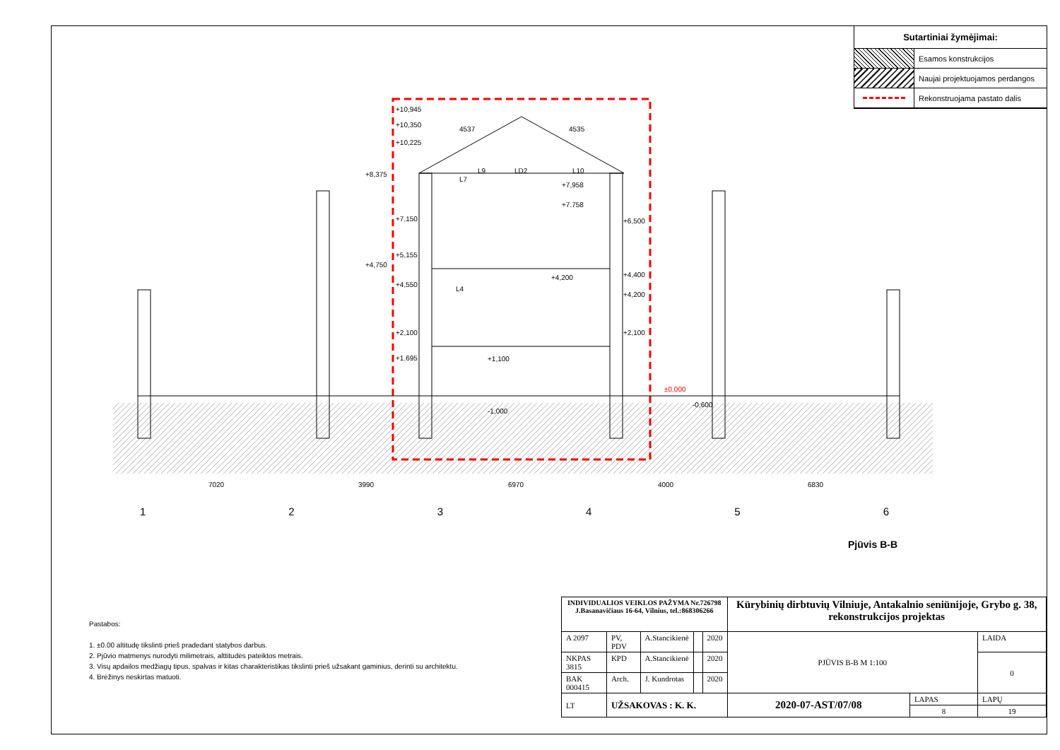Sutartiniai žymėjimai:
| | Esamos konstrukcijos |
| | Naujai projektuojamos perdangos |
| | Rekonstruojama pastato dalis |
+10,945
+10,350
+10,225
+8,375
+7,958
+7.758
+7,150
+6,500
+5,155
+4,750
+4,200
+4,400
+4,550
+4,200
+2,100
+2,100
+1.695
+1,100
±0,000
-0,600
-1,000
L7
L9
LD2
L10
L4
4537
4535
7020 3990 6970 4000 6830
1 2 3 4 5 6
Pjūvis B-B
Pastabos:
1. ±0.00 altitudę tikslinti prieš pradedant statybos darbus.
2. Pjūvio matmenys nurodyti milimetrais, alttitudės pateiktos metrais.
3. Visų apdailos medžiagų tipus, spalvas ir kitas charakteristikas tikslinti prieš užsakant gaminius, derinti su architektu.
4. Brėžinys neskirtas matuoti.
| INDIVIDUALIOS VEIKLOS PAŽYMA Nr.726798 J.Basanavičiaus 16-64, Vilnius, tel.:868306266 | | | | | Kūrybinių dirbtuvių Vilniuje, Antakalnio seniūnijoje, Grybo g. 38, rekonstrukcijos projektas | | |
| A 2097 | PV, PDV | A.Stancikienė | | 2020 | PJŪVIS B-B M 1:100 | | LAIDA |
| NKPAS 3815 | KPD | A.Stancikienė | | 2020 | | | 0 |
| BAK 000415 | Arch. | J. Kundrotas | | 2020 | | | |
| LT | UŽSAKOVAS : K. K. | | | | 2020-07-AST/07/08 | LAPAS | LAPŲ |
| | | | | | | 8 | 19 |